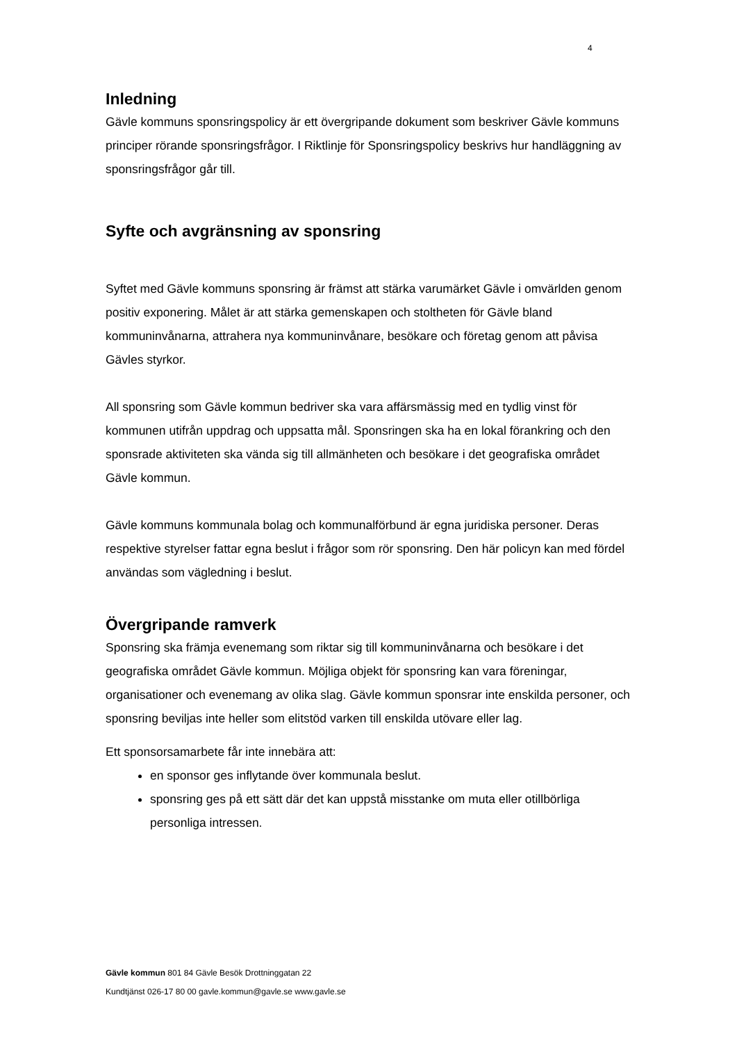4
Inledning
Gävle kommuns sponsringspolicy är ett övergripande dokument som beskriver Gävle kommuns principer rörande sponsringsfrågor. I Riktlinje för Sponsringspolicy beskrivs hur handläggning av sponsringsfrågor går till.
Syfte och avgränsning av sponsring
Syftet med Gävle kommuns sponsring är främst att stärka varumärket Gävle i omvärlden genom positiv exponering. Målet är att stärka gemenskapen och stoltheten för Gävle bland kommuninvånarna, attrahera nya kommuninvånare, besökare och företag genom att påvisa Gävles styrkor.
All sponsring som Gävle kommun bedriver ska vara affärsmässig med en tydlig vinst för kommunen utifrån uppdrag och uppsatta mål. Sponsringen ska ha en lokal förankring och den sponsrade aktiviteten ska vända sig till allmänheten och besökare i det geografiska området Gävle kommun.
Gävle kommuns kommunala bolag och kommunalförbund är egna juridiska personer. Deras respektive styrelser fattar egna beslut i frågor som rör sponsring. Den här policyn kan med fördel användas som vägledning i beslut.
Övergripande ramverk
Sponsring ska främja evenemang som riktar sig till kommuninvånarna och besökare i det geografiska området Gävle kommun. Möjliga objekt för sponsring kan vara föreningar, organisationer och evenemang av olika slag. Gävle kommun sponsrar inte enskilda personer, och sponsring beviljas inte heller som elitstöd varken till enskilda utövare eller lag.
Ett sponsorsamarbete får inte innebära att:
en sponsor ges inflytande över kommunala beslut.
sponsring ges på ett sätt där det kan uppstå misstanke om muta eller otillbörliga personliga intressen.
Gävle kommun 801 84 Gävle Besök Drottninggatan 22
Kundtjänst 026-17 80 00 gavle.kommun@gavle.se www.gavle.se